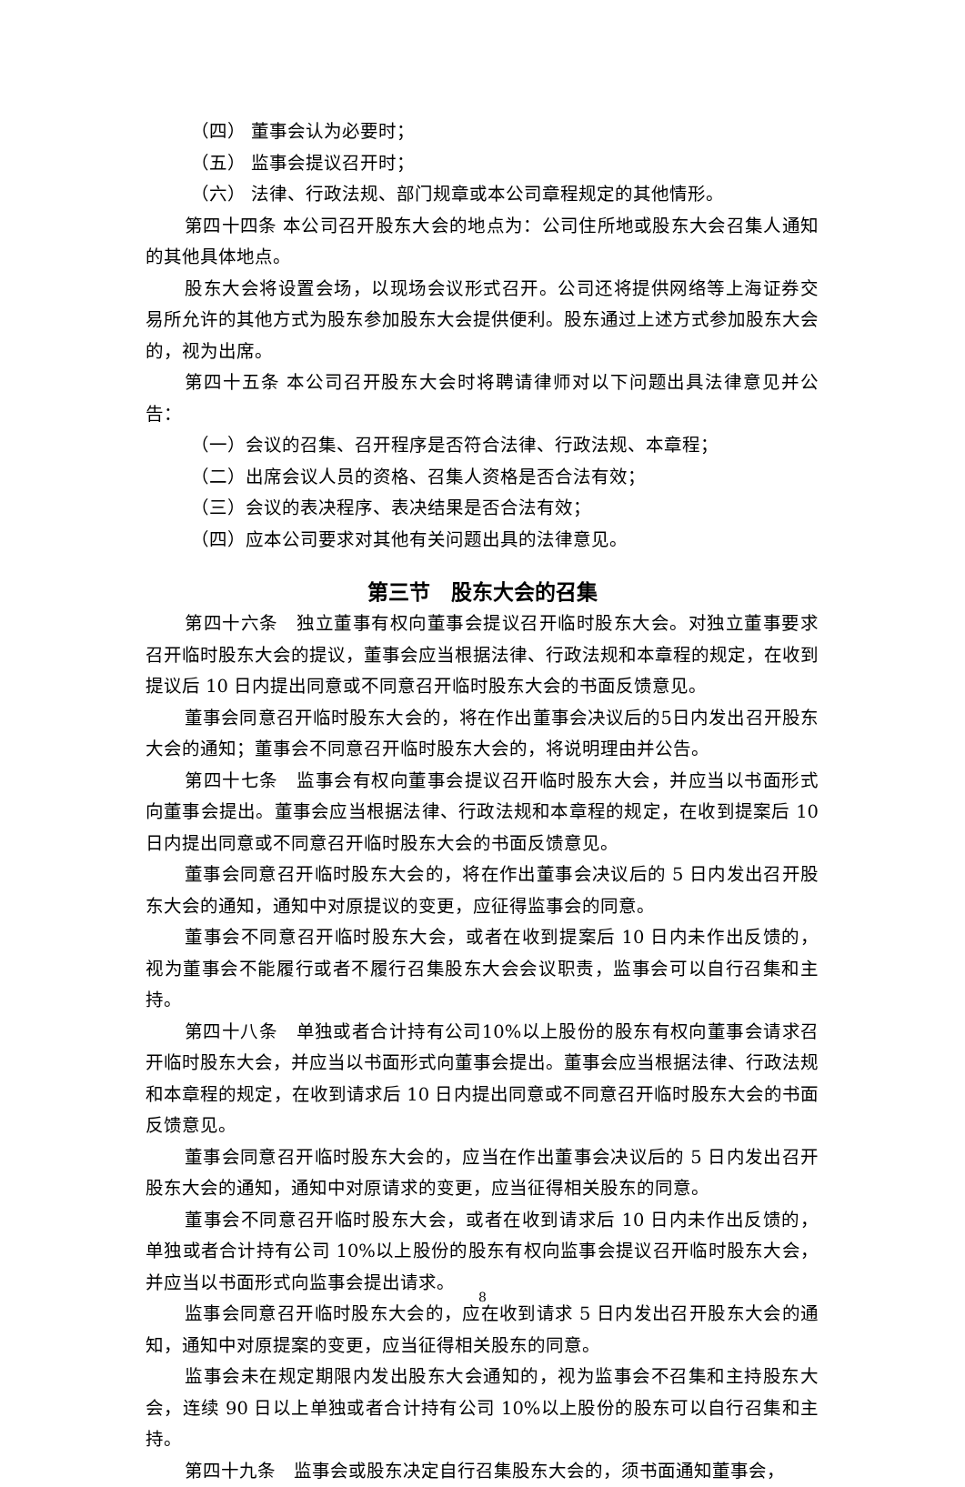（四） 董事会认为必要时；
（五） 监事会提议召开时；
（六） 法律、行政法规、部门规章或本公司章程规定的其他情形。
第四十四条 本公司召开股东大会的地点为：公司住所地或股东大会召集人通知的其他具体地点。
股东大会将设置会场，以现场会议形式召开。公司还将提供网络等上海证券交易所允许的其他方式为股东参加股东大会提供便利。股东通过上述方式参加股东大会的，视为出席。
第四十五条 本公司召开股东大会时将聘请律师对以下问题出具法律意见并公告：
（一）会议的召集、召开程序是否符合法律、行政法规、本章程；
（二）出席会议人员的资格、召集人资格是否合法有效；
（三）会议的表决程序、表决结果是否合法有效；
（四）应本公司要求对其他有关问题出具的法律意见。
第三节　股东大会的召集
第四十六条　独立董事有权向董事会提议召开临时股东大会。对独立董事要求召开临时股东大会的提议，董事会应当根据法律、行政法规和本章程的规定，在收到提议后 10 日内提出同意或不同意召开临时股东大会的书面反馈意见。
董事会同意召开临时股东大会的，将在作出董事会决议后的5日内发出召开股东大会的通知；董事会不同意召开临时股东大会的，将说明理由并公告。
第四十七条　监事会有权向董事会提议召开临时股东大会，并应当以书面形式向董事会提出。董事会应当根据法律、行政法规和本章程的规定，在收到提案后 10 日内提出同意或不同意召开临时股东大会的书面反馈意见。
董事会同意召开临时股东大会的，将在作出董事会决议后的 5 日内发出召开股东大会的通知，通知中对原提议的变更，应征得监事会的同意。
董事会不同意召开临时股东大会，或者在收到提案后 10 日内未作出反馈的，视为董事会不能履行或者不履行召集股东大会会议职责，监事会可以自行召集和主持。
第四十八条　单独或者合计持有公司10%以上股份的股东有权向董事会请求召开临时股东大会，并应当以书面形式向董事会提出。董事会应当根据法律、行政法规和本章程的规定，在收到请求后 10 日内提出同意或不同意召开临时股东大会的书面反馈意见。
董事会同意召开临时股东大会的，应当在作出董事会决议后的 5 日内发出召开股东大会的通知，通知中对原请求的变更，应当征得相关股东的同意。
董事会不同意召开临时股东大会，或者在收到请求后 10 日内未作出反馈的，单独或者合计持有公司 10%以上股份的股东有权向监事会提议召开临时股东大会，并应当以书面形式向监事会提出请求。
监事会同意召开临时股东大会的，应在收到请求 5 日内发出召开股东大会的通知，通知中对原提案的变更，应当征得相关股东的同意。
监事会未在规定期限内发出股东大会通知的，视为监事会不召集和主持股东大会，连续 90 日以上单独或者合计持有公司 10%以上股份的股东可以自行召集和主持。
第四十九条　监事会或股东决定自行召集股东大会的，须书面通知董事会，
8